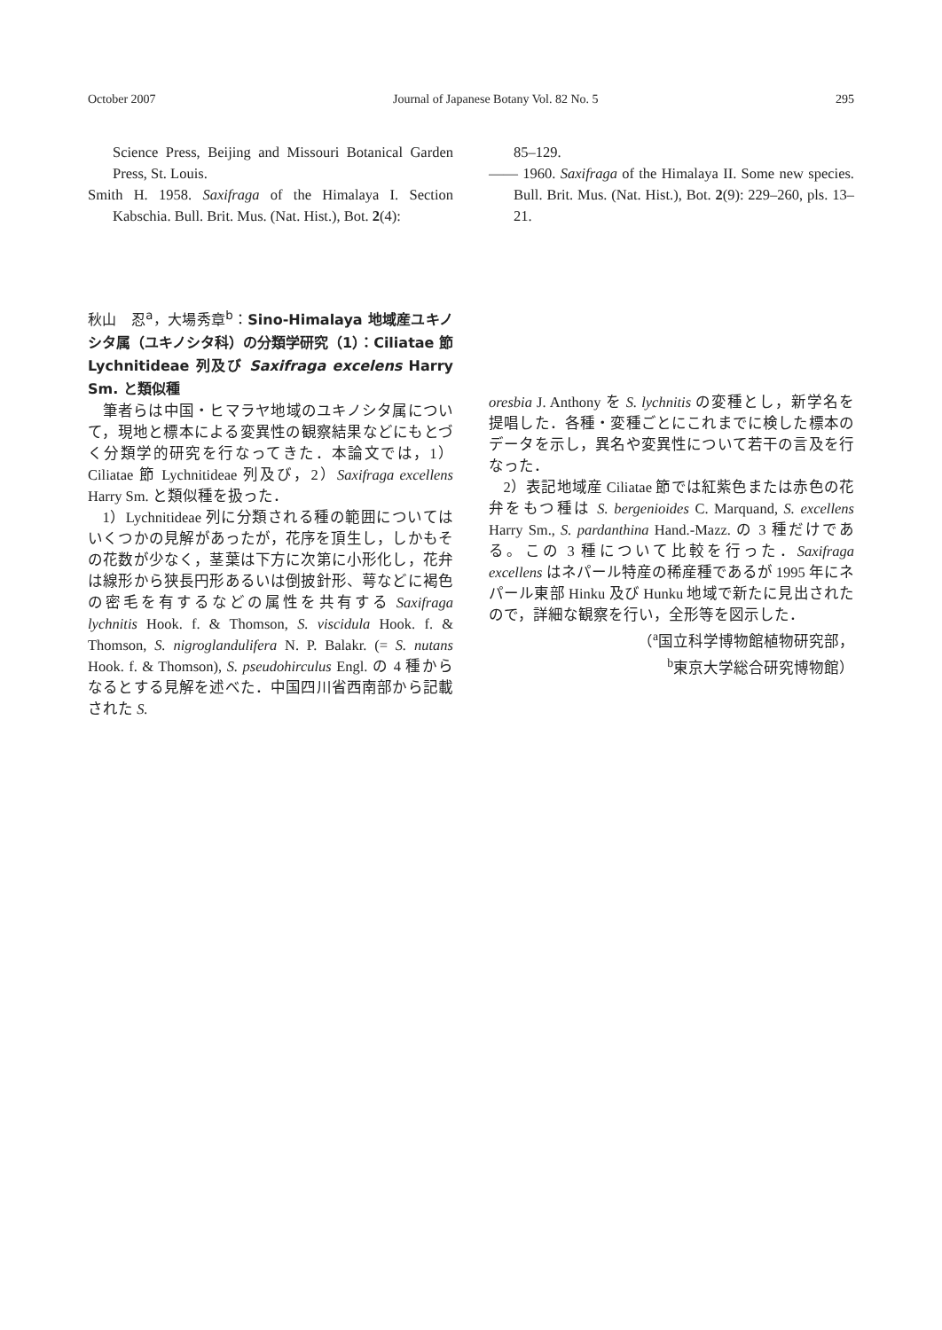October 2007 Journal of Japanese Botany Vol. 82 No. 5 295
Science Press, Beijing and Missouri Botanical Garden Press, St. Louis.
Smith H. 1958. Saxifraga of the Himalaya I. Section Kabschia. Bull. Brit. Mus. (Nat. Hist.), Bot. 2(4):
85–129.
—— 1960. Saxifraga of the Himalaya II. Some new species. Bull. Brit. Mus. (Nat. Hist.), Bot. 2(9): 229–260, pls. 13–21.
秋山　忍<sup>a</sup>，大場秀章<sup>b</sup>：Sino-Himalaya 地域産ユキノシタ属（ユキノシタ科）の分類学研究（1）：Ciliatae 節 Lychnitideae 列及び Saxifraga excelens Harry Sm. と類似種
筆者らは中国・ヒマラヤ地域のユキノシタ属について，現地と標本による変異性の観察結果などにもとづく分類学的研究を行なってきた．本論文では，1）Ciliatae 節 Lychnitideae 列及び，2）Saxifraga excellens Harry Sm. と類似種を扱った．
1）Lychnitideae 列に分類される種の範囲についてはいくつかの見解があったが，花序を頂生し，しかもその花数が少なく，茎葉は下方に次第に小形化し，花弁は線形から狭長円形あるいは倒披針形、萼などに褐色の密毛を有するなどの属性を共有する Saxifraga lychnitis Hook. f. & Thomson, S. viscidula Hook. f. & Thomson, S. nigroglandulifera N. P. Balakr. (= S. nutans Hook. f. & Thomson), S. pseudohirculus Engl. の 4 種からなるとする見解を述べた．中国四川省西南部から記載された S.
oresbia J. Anthony を S. lychnitis の変種とし，新学名を提唱した．各種・変種ごとにこれまでに検した標本のデータを示し，異名や変異性について若干の言及を行なった．
2）表記地域産 Ciliatae 節では紅紫色または赤色の花弁をもつ種は S. bergenioides C. Marquand, S. excellens Harry Sm., S. pardanthina Hand.-Mazz. の 3 種だけである。この 3 種について比較を行った．Saxifraga excellens はネパール特産の稀産種であるが 1995 年にネパール東部 Hinku 及び Hunku 地域で新たに見出されたので，詳細な観察を行い，全形等を図示した．
（<sup>a</sup>国立科学博物館植物研究部，
<sup>b</sup> 東京大学総合研究博物館）